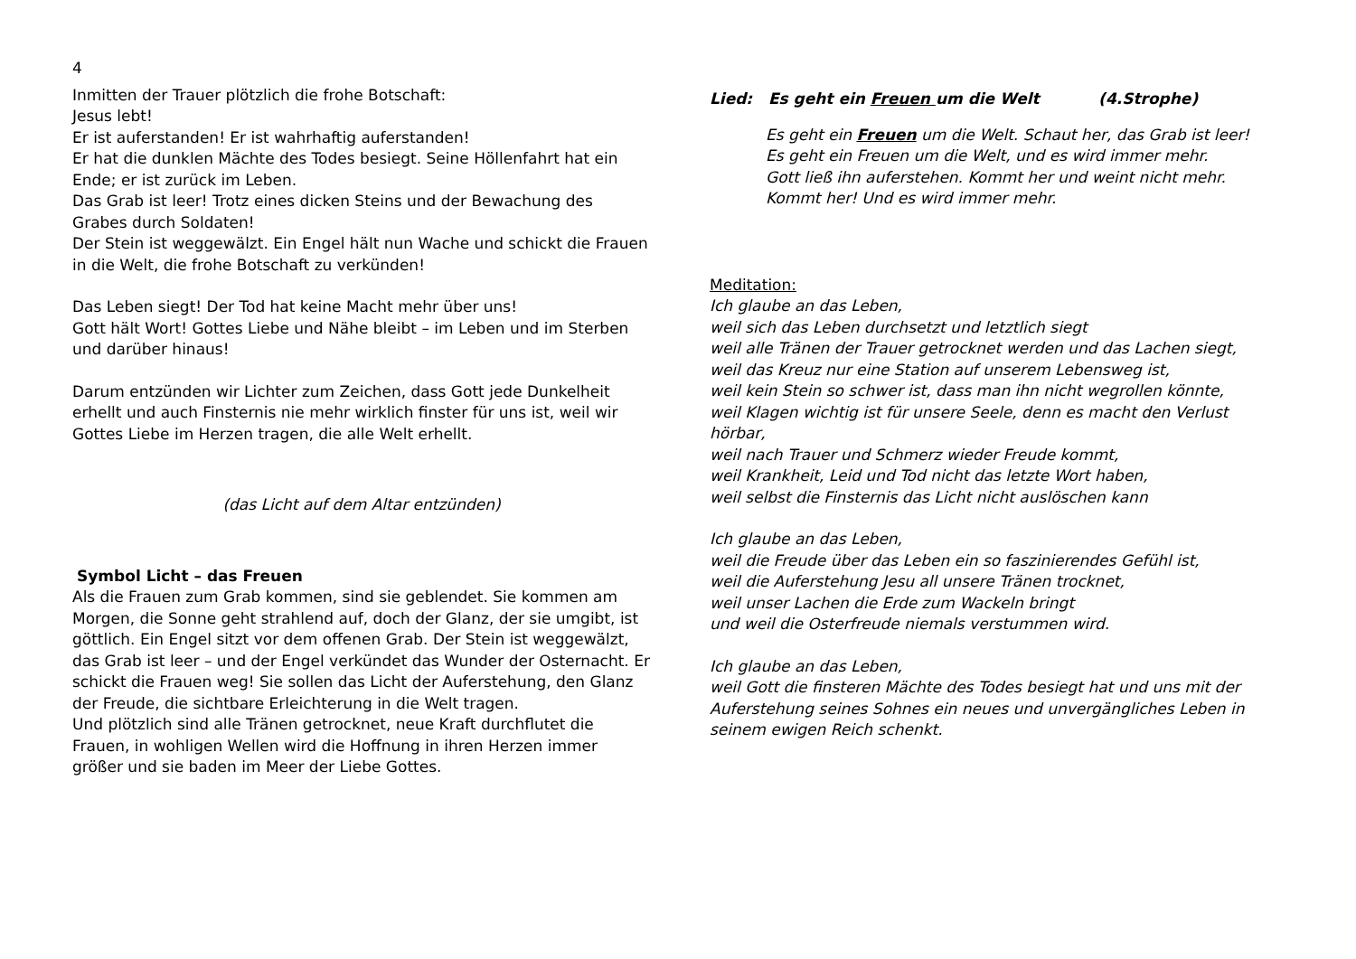4
Inmitten der Trauer plötzlich die frohe Botschaft:
Jesus lebt!
Er ist auferstanden! Er ist wahrhaftig auferstanden!
Er hat die dunklen Mächte des Todes besiegt. Seine Höllenfahrt hat ein Ende; er ist zurück im Leben.
Das Grab ist leer! Trotz eines dicken Steins und der Bewachung des Grabes durch Soldaten!
Der Stein ist weggewälzt. Ein Engel hält nun Wache und schickt die Frauen in die Welt, die frohe Botschaft zu verkünden!
Das Leben siegt! Der Tod hat keine Macht mehr über uns!
Gott hält Wort! Gottes Liebe und Nähe bleibt – im Leben und im Sterben und darüber hinaus!
Darum entzünden wir Lichter zum Zeichen, dass Gott jede Dunkelheit erhellt und auch Finsternis nie mehr wirklich finster für uns ist, weil wir Gottes Liebe im Herzen tragen, die alle Welt erhellt.
(das Licht auf dem Altar entzünden)
Symbol Licht – das Freuen
Als die Frauen zum Grab kommen, sind sie geblendet. Sie kommen am Morgen, die Sonne geht strahlend auf, doch der Glanz, der sie umgibt, ist göttlich. Ein Engel sitzt vor dem offenen Grab. Der Stein ist weggewälzt, das Grab ist leer – und der Engel verkündet das Wunder der Osternacht. Er schickt die Frauen weg! Sie sollen das Licht der Auferstehung, den Glanz der Freude, die sichtbare Erleichterung in die Welt tragen.
Und plötzlich sind alle Tränen getrocknet, neue Kraft durchflutet die Frauen, in wohligen Wellen wird die Hoffnung in ihren Herzen immer größer und sie baden im Meer der Liebe Gottes.
Lied: Es geht ein Freuen um die Welt (4.Strophe)
Es geht ein Freuen um die Welt. Schaut her, das Grab ist leer!
Es geht ein Freuen um die Welt, und es wird immer mehr.
Gott ließ ihn auferstehen. Kommt her und weint nicht mehr.
Kommt her! Und es wird immer mehr.
Meditation:
Ich glaube an das Leben,
weil sich das Leben durchsetzt und letztlich siegt
weil alle Tränen der Trauer getrocknet werden und das Lachen siegt,
weil das Kreuz nur eine Station auf unserem Lebensweg ist,
weil kein Stein so schwer ist, dass man ihn nicht wegrollen könnte,
weil Klagen wichtig ist für unsere Seele, denn es macht den Verlust hörbar,
weil nach Trauer und Schmerz wieder Freude kommt,
weil Krankheit, Leid und Tod nicht das letzte Wort haben,
weil selbst die Finsternis das Licht nicht auslöschen kann
Ich glaube an das Leben,
weil die Freude über das Leben ein so faszinierendes Gefühl ist,
weil die Auferstehung Jesu all unsere Tränen trocknet,
weil unser Lachen die Erde zum Wackeln bringt
und weil die Osterfreude niemals verstummen wird.
Ich glaube an das Leben,
weil Gott die finsteren Mächte des Todes besiegt hat und uns mit der Auferstehung seines Sohnes ein neues und unvergängliches Leben in seinem ewigen Reich schenkt.